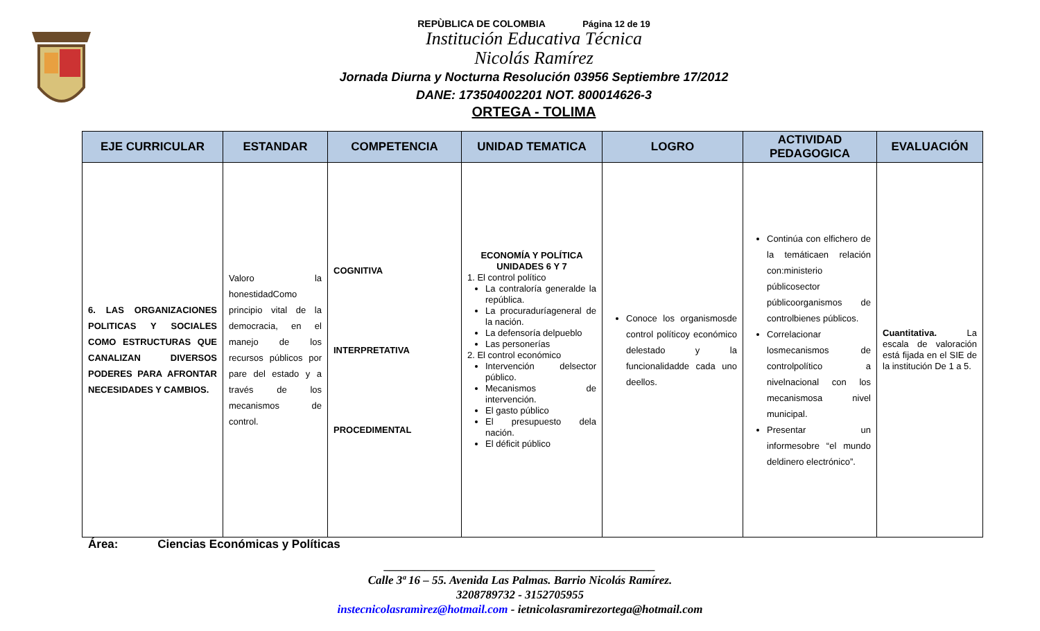REPÙBLICA DE COLOMBIA Página 12 de 19
Institución Educativa Técnica
Nicolás Ramírez
Jornada Diurna y Nocturna Resolución 03956 Septiembre 17/2012
DANE: 173504002201 NOT. 800014626-3
ORTEGA - TOLIMA
| EJE CURRICULAR | ESTANDAR | COMPETENCIA | UNIDAD TEMATICA | LOGRO | ACTIVIDAD PEDAGOGICA | EVALUACIÓN |
| --- | --- | --- | --- | --- | --- | --- |
| 6. LAS ORGANIZACIONES POLITICAS Y SOCIALES COMO ESTRUCTURAS QUE CANALIZAN DIVERSOS PODERES PARA AFRONTAR NECESIDADES Y CAMBIOS. | Valoro la honestidadComo principio vital de la democracia, en el manejo de los recursos públicos por pare del estado y a través de los mecanismos de control. | COGNITIVA INTERPRETATIVA PROCEDIMENTAL | ECONOMÍA Y POLÍTICA UNIDADES 6 Y 7 1. El control político La contraloría generalde la república. La procuraduríageneral de la nación. La defensoría delpueblo Las personerías 2. El control económico Intervención delsector público. Mecanismos de intervención. El gasto público El presupuesto dela nación. El déficit público | Conoce los organismosde control políticoy económico delestado y la funcionalidadde cada uno deellos. | Continúa con elfichero de la temáticaen relación con:ministerio públicosector públicoorganismos de controlbienes públicos. Correlacionar losmecanismos de controlpolítico a nivelnacional con los mecanismosa nivel municipal. Presentar un informesobre “el mundo deldinero electrónico”. | Cuantitativa. La escala de valoración está fijada en el SIE de la institución De 1 a 5. |
Área: Ciencias Económicas y Políticas
______________________________________________
Calle 3ª 16 – 55. Avenida Las Palmas. Barrio Nicolás Ramírez.
3208789732 - 3152705955
instecnicolasramìrez@hotmail.com - ietnicolasramirezortega@hotmail.com